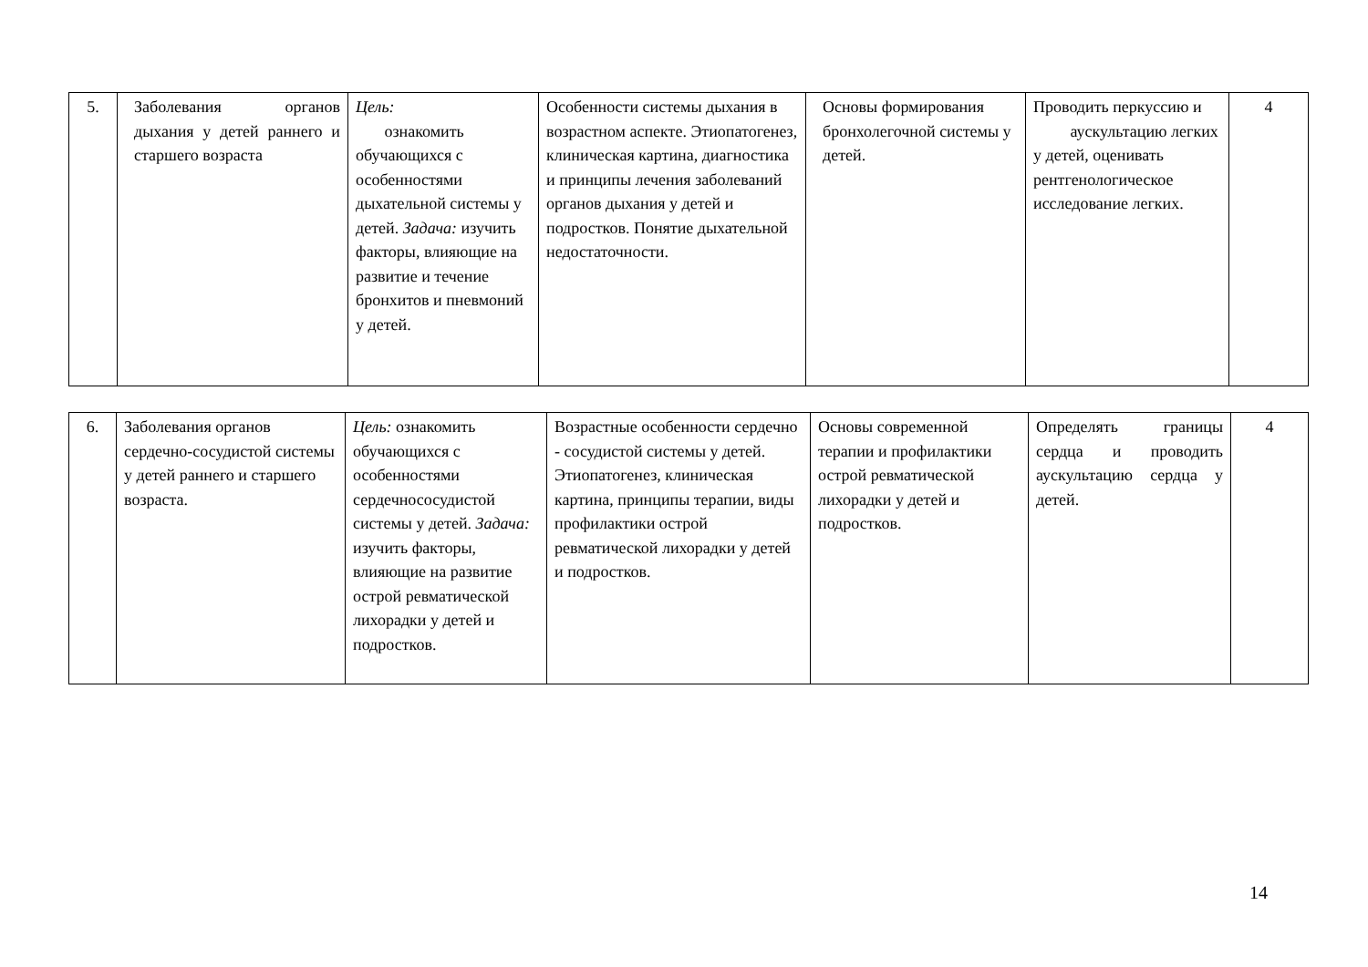| 5. | Заболевания органов дыхания у детей раннего и старшего возраста | Цель: ознакомить обучающихся с особенностями дыхательной системы у детей. Задача: изучить факторы, влияющие на развитие и течение бронхитов и пневмоний у детей. | Особенности системы дыхания в возрастном аспекте. Этиопатогенез, клиническая картина, диагностика и принципы лечения заболеваний органов дыхания у детей и подростков. Понятие дыхательной недостаточности. | Основы формирования бронхолегочной системы у детей. | Проводить перкуссию и аускультацию легких у детей, оценивать рентгенологическое исследование легких. | 4 |
| 6. | Заболевания органов сердечно-сосудистой системы у детей раннего и старшего возраста. | Цель: ознакомить обучающихся с особенностями сердечнососудистой системы у детей. Задача: изучить факторы, влияющие на развитие острой ревматической лихорадки у детей и подростков. | Возрастные особенности сердечно - сосудистой системы у детей. Этиопатогенез, клиническая картина, принципы терапии, виды профилактики острой ревматической лихорадки у детей и подростков. | Основы современной терапии и профилактики острой ревматической лихорадки у детей и подростков. | Определять границы сердца и проводить аускультацию сердца у детей. | 4 |
14